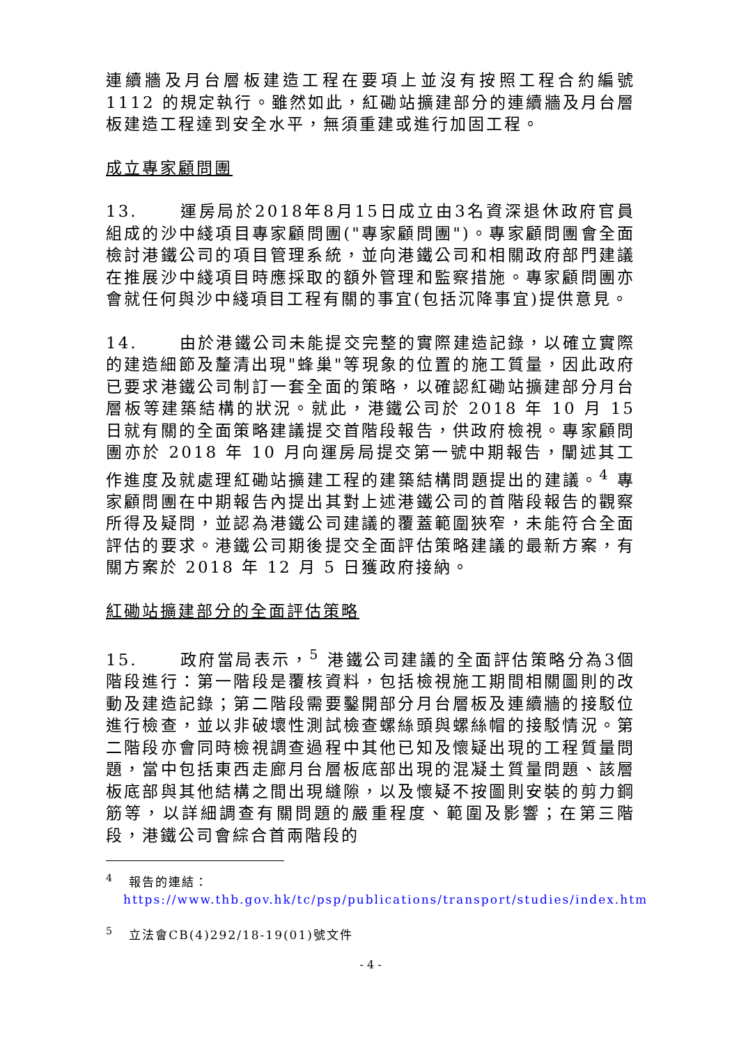連續牆及月台層板建造工程在要項上並沒有按照工程合約編號1112 的規定執行。雖然如此，紅磡站擴建部分的連續牆及月台層板建造工程達到安全水平，無須重建或進行加固工程。
成立專家顧問團
13. 運房局於2018年8月15日成立由3名資深退休政府官員組成的沙中綫項目專家顧問團("專家顧問團")。專家顧問團會全面檢討港鐵公司的項目管理系統，並向港鐵公司和相關政府部門建議在推展沙中綫項目時應採取的額外管理和監察措施。專家顧問團亦會就任何與沙中綫項目工程有關的事宜(包括沉降事宜)提供意見。
14. 由於港鐵公司未能提交完整的實際建造記錄，以確立實際的建造細節及釐清出現"蜂巢"等現象的位置的施工質量，因此政府已要求港鐵公司制訂一套全面的策略，以確認紅磡站擴建部分月台層板等建築結構的狀況。就此，港鐵公司於 2018 年 10 月 15 日就有關的全面策略建議提交首階段報告，供政府檢視。專家顧問團亦於 2018 年 10 月向運房局提交第一號中期報告，闡述其工作進度及就處理紅磡站擴建工程的建築結構問題提出的建議。<sup>4</sup> 專家顧問團在中期報告內提出其對上述港鐵公司的首階段報告的觀察所得及疑問，並認為港鐵公司建議的覆蓋範圍狹窄，未能符合全面評估的要求。港鐵公司期後提交全面評估策略建議的最新方案，有關方案於 2018 年 12 月 5 日獲政府接納。
紅磡站擴建部分的全面評估策略
15. 政府當局表示，<sup>5</sup> 港鐵公司建議的全面評估策略分為3個階段進行：第一階段是覆核資料，包括檢視施工期間相關圖則的改動及建造記錄；第二階段需要鑿開部分月台層板及連續牆的接駁位進行檢查，並以非破壞性測試檢查螺絲頭與螺絲帽的接駁情況。第二階段亦會同時檢視調查過程中其他已知及懷疑出現的工程質量問題，當中包括東西走廊月台層板底部出現的混凝土質量問題、該層板底部與其他結構之間出現縫隙，以及懷疑不按圖則安裝的剪力鋼筋等，以詳細調查有關問題的嚴重程度、範圍及影響；在第三階段，港鐵公司會綜合首兩階段的
<sup>4</sup> 報告的連結：
https://www.thb.gov.hk/tc/psp/publications/transport/studies/index.htm
<sup>5</sup> 立法會CB(4)292/18-19(01)號文件
- 4 -